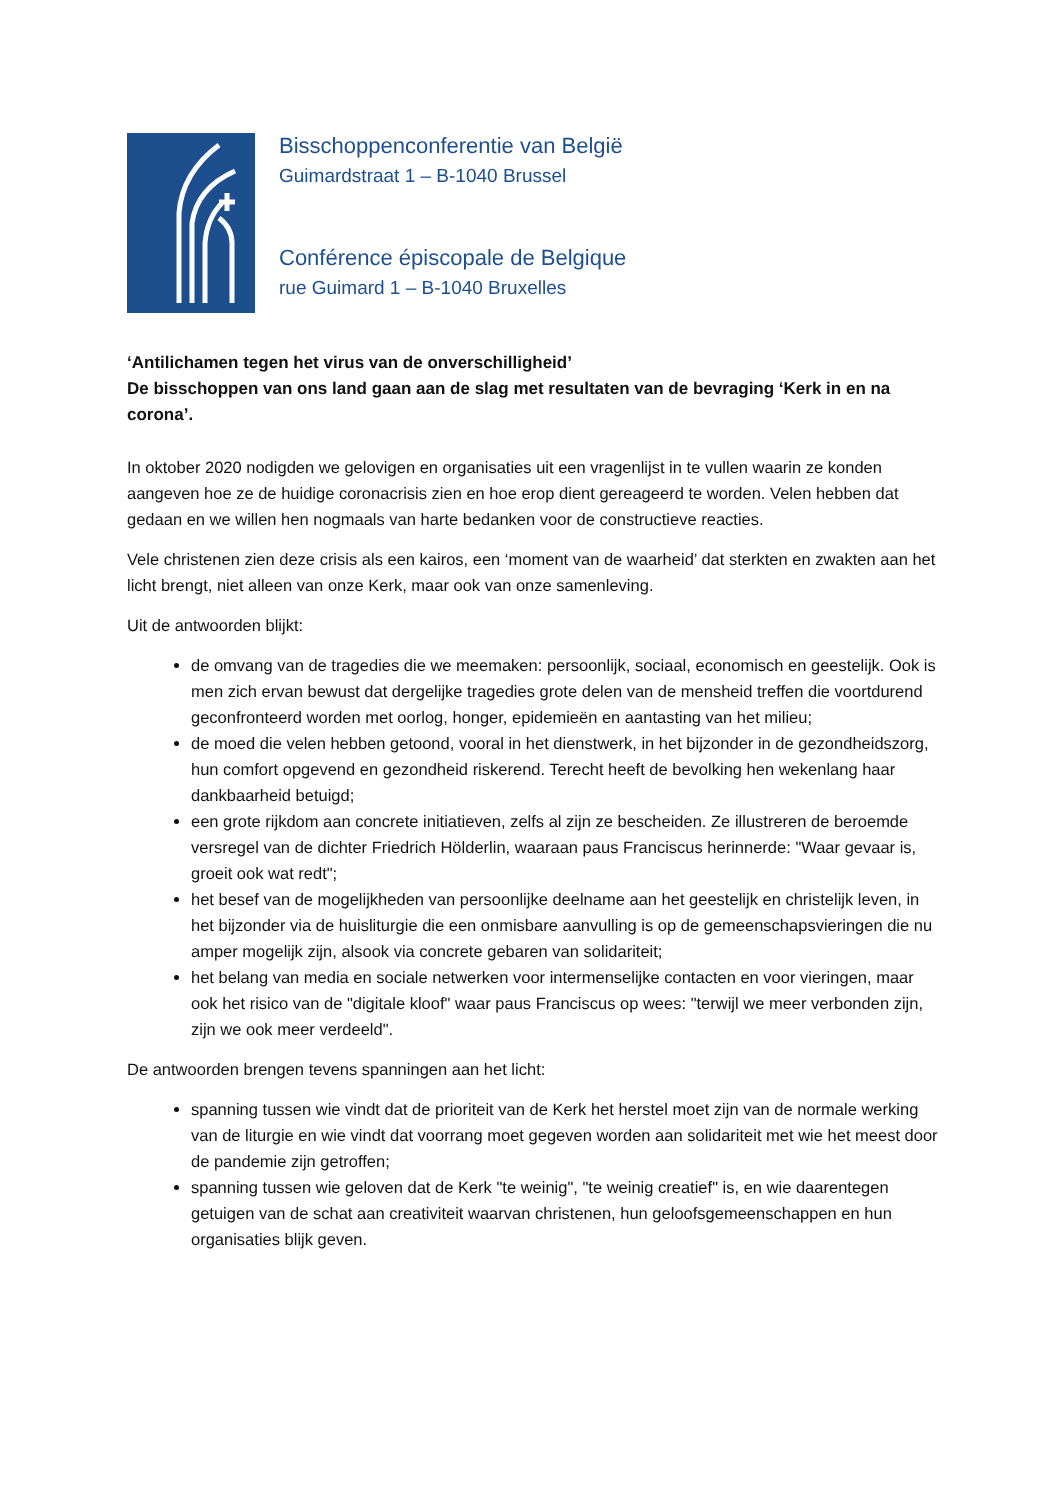Bisschoppenconferentie van België
Guimardstraat 1 – B-1040 Brussel
Conférence épiscopale de Belgique
rue Guimard 1 – B-1040 Bruxelles
‘Antilichamen tegen het virus van de onverschilligheid’
De bisschoppen van ons land gaan aan de slag met resultaten van de bevraging ‘Kerk in en na corona’.
In oktober 2020 nodigden we gelovigen en organisaties uit een vragenlijst in te vullen waarin ze konden aangeven hoe ze de huidige coronacrisis zien en hoe erop dient gereageerd te worden. Velen hebben dat gedaan en we willen hen nogmaals van harte bedanken voor de constructieve reacties.
Vele christenen zien deze crisis als een kairos, een ‘moment van de waarheid’ dat sterkten en zwakten aan het licht brengt, niet alleen van onze Kerk, maar ook van onze samenleving.
Uit de antwoorden blijkt:
de omvang van de tragedies die we meemaken: persoonlijk, sociaal, economisch en geestelijk. Ook is men zich ervan bewust dat dergelijke tragedies grote delen van de mensheid treffen die voortdurend geconfronteerd worden met oorlog, honger, epidemieën en aantasting van het milieu;
de moed die velen hebben getoond, vooral in het dienstwerk, in het bijzonder in de gezondheidszorg, hun comfort opgevend en gezondheid riskerend. Terecht heeft de bevolking hen wekenlang haar dankbaarheid betuigd;
een grote rijkdom aan concrete initiatieven, zelfs al zijn ze bescheiden. Ze illustreren de beroemde versregel van de dichter Friedrich Hölderlin, waaraan paus Franciscus herinnerde: "Waar gevaar is, groeit ook wat redt";
het besef van de mogelijkheden van persoonlijke deelname aan het geestelijk en christelijk leven, in het bijzonder via de huisliturgie die een onmisbare aanvulling is op de gemeenschapsvieringen die nu amper mogelijk zijn, alsook via concrete gebaren van solidariteit;
het belang van media en sociale netwerken voor intermenselijke contacten en voor vieringen, maar ook het risico van de "digitale kloof" waar paus Franciscus op wees: "terwijl we meer verbonden zijn, zijn we ook meer verdeeld".
De antwoorden brengen tevens spanningen aan het licht:
spanning tussen wie vindt dat de prioriteit van de Kerk het herstel moet zijn van de normale werking van de liturgie en wie vindt dat voorrang moet gegeven worden aan solidariteit met wie het meest door de pandemie zijn getroffen;
spanning tussen wie geloven dat de Kerk "te weinig", "te weinig creatief" is, en wie daarentegen getuigen van de schat aan creativiteit waarvan christenen, hun geloofsgemeenschappen en hun organisaties blijk geven.